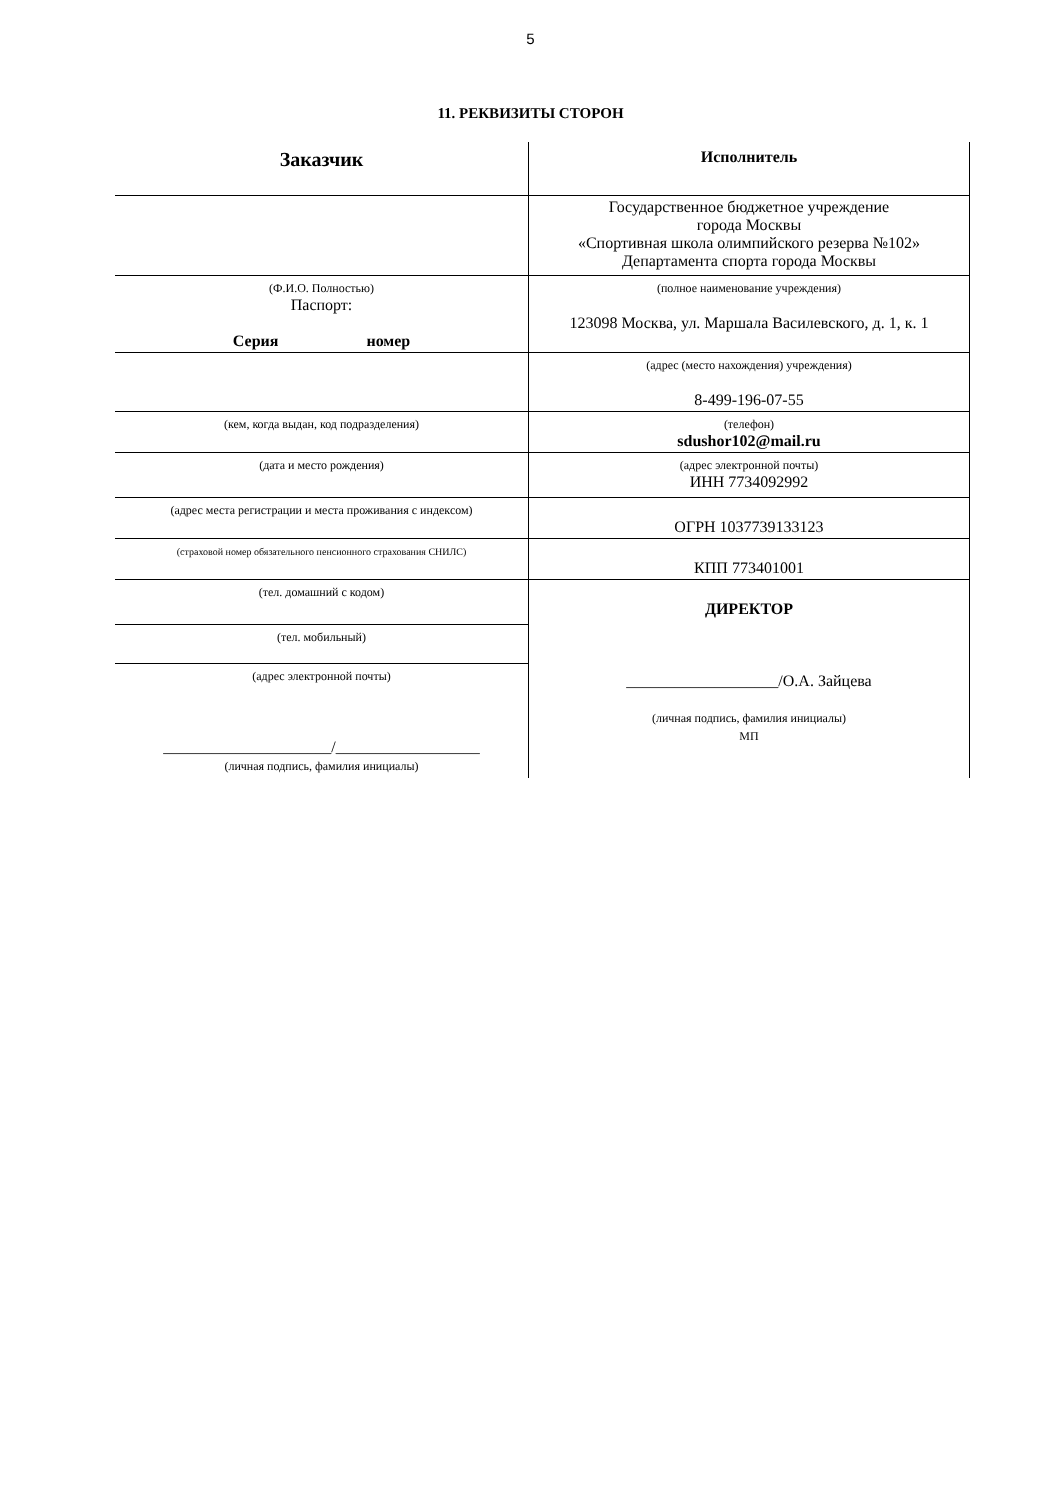5
11. РЕКВИЗИТЫ СТОРОН
| Заказчик | Исполнитель |
| | Государственное бюджетное учреждение города Москвы «Спортивная школа олимпийского резерва №102» Департамента спорта города Москвы |
| (Ф.И.О. Полностью) Паспорт: Серия номер | (полное наименование учреждения) 123098 Москва, ул. Маршала Василевского, д. 1, к. 1 |
| | (адрес (место нахождения) учреждения) 8-499-196-07-55 |
| (кем, когда выдан, код подразделения) | (телефон) sdushor102@mail.ru |
| (дата и место рождения) | (адрес электронной почты) ИНН 7734092992 |
| (адрес места регистрации и места проживания с индексом) | ОГРН 1037739133123 |
| (страховой номер обязательного пенсионного страхования СНИЛС) | КПП 773401001 |
| (тел. домашний с кодом) | ДИРЕКТОР ___________________/О.А. Зайцева (личная подпись, фамилия инициалы) МП |
| (тел. мобильный) | |
| (адрес электронной почты) _____________________/__________________ (личная подпись, фамилия инициалы) | |